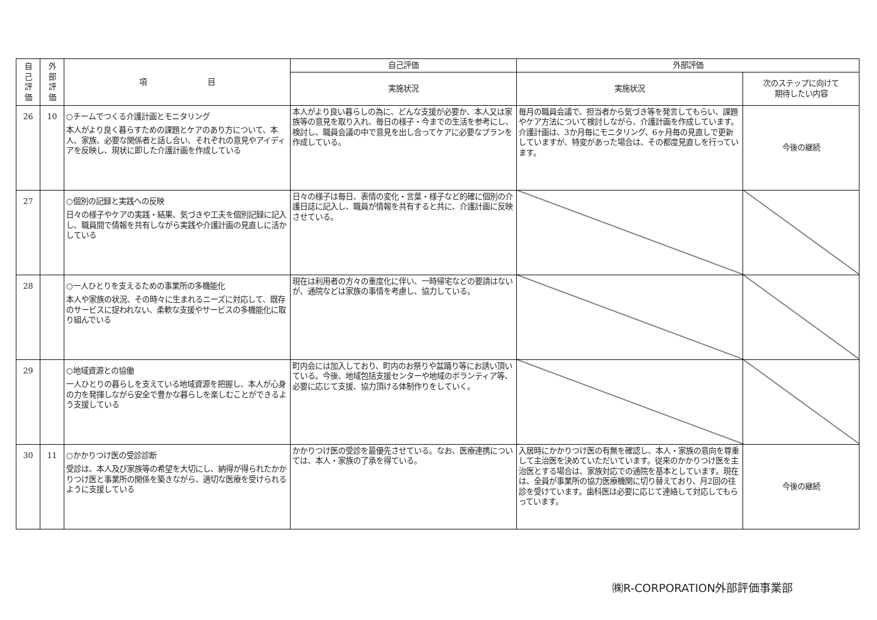| 自 己 評 価 | 外 部 評 価 | 項 目 | 自己評価 | 外部評価 | |
| --- | --- | --- | --- | --- | --- |
| | | | 実施状況 | 実施状況 | 次のステップに向けて 期待したい内容 |
| 26 | 10 | ○チームでつくる介護計画とモニタリング 本人がより良く暮らすための課題とケアのあり方について、本人、家族、必要な関係者と話し合い、それぞれの意見やアイディアを反映し、現状に即した介護計画を作成している | 本人がより良い暮らしの為に、どんな支援が必要か、本人又は家族等の意見を取り入れ、毎日の様子・今までの生活を参考にし、検討し、職員会議の中で意見を出し合ってケアに必要なプランを作成している。 | 毎月の職員会議で、担当者から気づき等を発言してもらい、課題やケア方法について検討しながら、介護計画を作成しています。介護計画は、3か月毎にモニタリング、6ヶ月毎の見直しで更新していますが、特変があった場合は、その都度見直しを行っています。 | 今後の継続 |
| 27 | | ○個別の記録と実践への反映 日々の様子やケアの実践・結果、気づきや工夫を個別記録に記入し、職員間で情報を共有しながら実践や介護計画の見直しに活かしている | 日々の様子は毎日、表情の変化・言葉・様子など的確に個別の介護日誌に記入し、職員が情報を共有すると共に、介護計画に反映させている。 | | |
| 28 | | ○一人ひとりを支えるための事業所の多機能化 本人や家族の状況、その時々に生まれるニーズに対応して、既存のサービスに捉われない、柔軟な支援やサービスの多機能化に取り組んでいる | 現在は利用者の方々の重度化に伴い、一時帰宅などの要請はないが、通院などは家族の事情を考慮し、協力している。 | | |
| 29 | | ○地域資源との協働 一人ひとりの暮らしを支えている地域資源を把握し、本人が心身の力を発揮しながら安全で豊かな暮らしを楽しむことができるよう支援している | 町内会には加入しており、町内のお祭りや盆踊り等にお誘い頂いている。今後、地域包括支援センターや地域のボランティア等、必要に応じて支援、協力頂ける体制作りをしていく。 | | |
| 30 | 11 | ○かかりつけ医の受診診断 受診は、本人及び家族等の希望を大切にし、納得が得られたかかりつけ医と事業所の関係を築きながら、適切な医療を受けられるように支援している | かかりつけ医の受診を最優先させている。なお、医療連携については、本人・家族の了承を得ている。 | 入居時にかかりつけ医の有無を確認し、本人・家族の意向を尊重して主治医を決めていただいています。従来のかかりつけ医を主治医とする場合は、家族対応での通院を基本としています。現在は、全員が事業所の協力医療機関に切り替えており、月2回の往診を受けています。歯科医は必要に応じて連絡して対応してもらっています。 | 今後の継続 |
㈱R-CORPORATION外部評価事業部